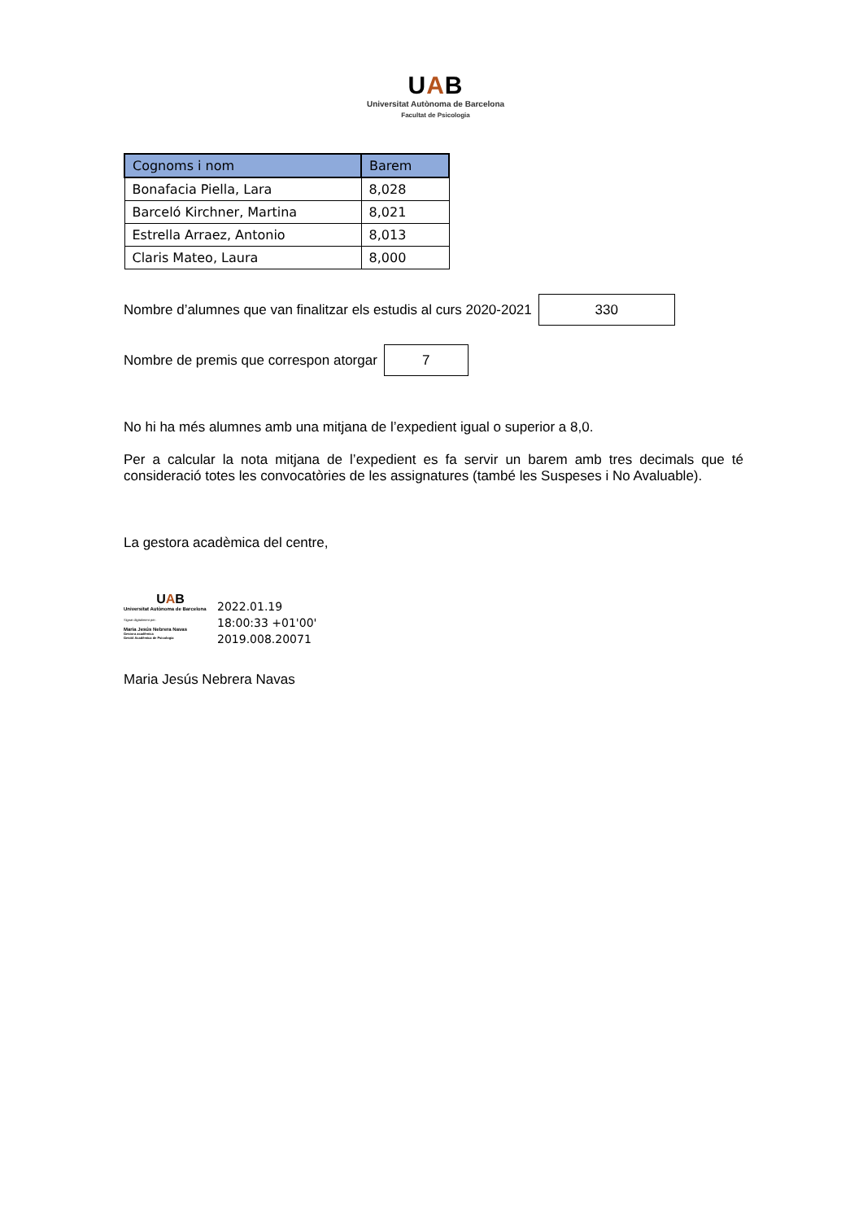UAB
Universitat Autònoma de Barcelona
Facultat de Psicologia
| Cognoms i nom | Barem |
| --- | --- |
| Bonafacia Piella, Lara | 8,028 |
| Barceló Kirchner, Martina | 8,021 |
| Estrella Arraez, Antonio | 8,013 |
| Claris Mateo, Laura | 8,000 |
Nombre d’alumnes que van finalitzar els estudis al curs 2020-2021
330
Nombre de premis que correspon atorgar
7
No hi ha més alumnes amb una mitjana de l’expedient igual o superior a 8,0.
Per a calcular la nota mitjana de l’expedient es fa servir un barem amb tres decimals que té consideració totes les convocatòries de les assignatures (també les Suspeses i No Avaluable).
La gestora acadèmica del centre,
UAB
Universitat Autònoma de Barcelona
Signat digitalment per:
Maria Jesús Nebrera Navas
Gestora acadèmica
Gestió Acadèmica de Psicologia
2022.01.19
18:00:33 +01'00'
2019.008.20071
Maria Jesús Nebrera Navas